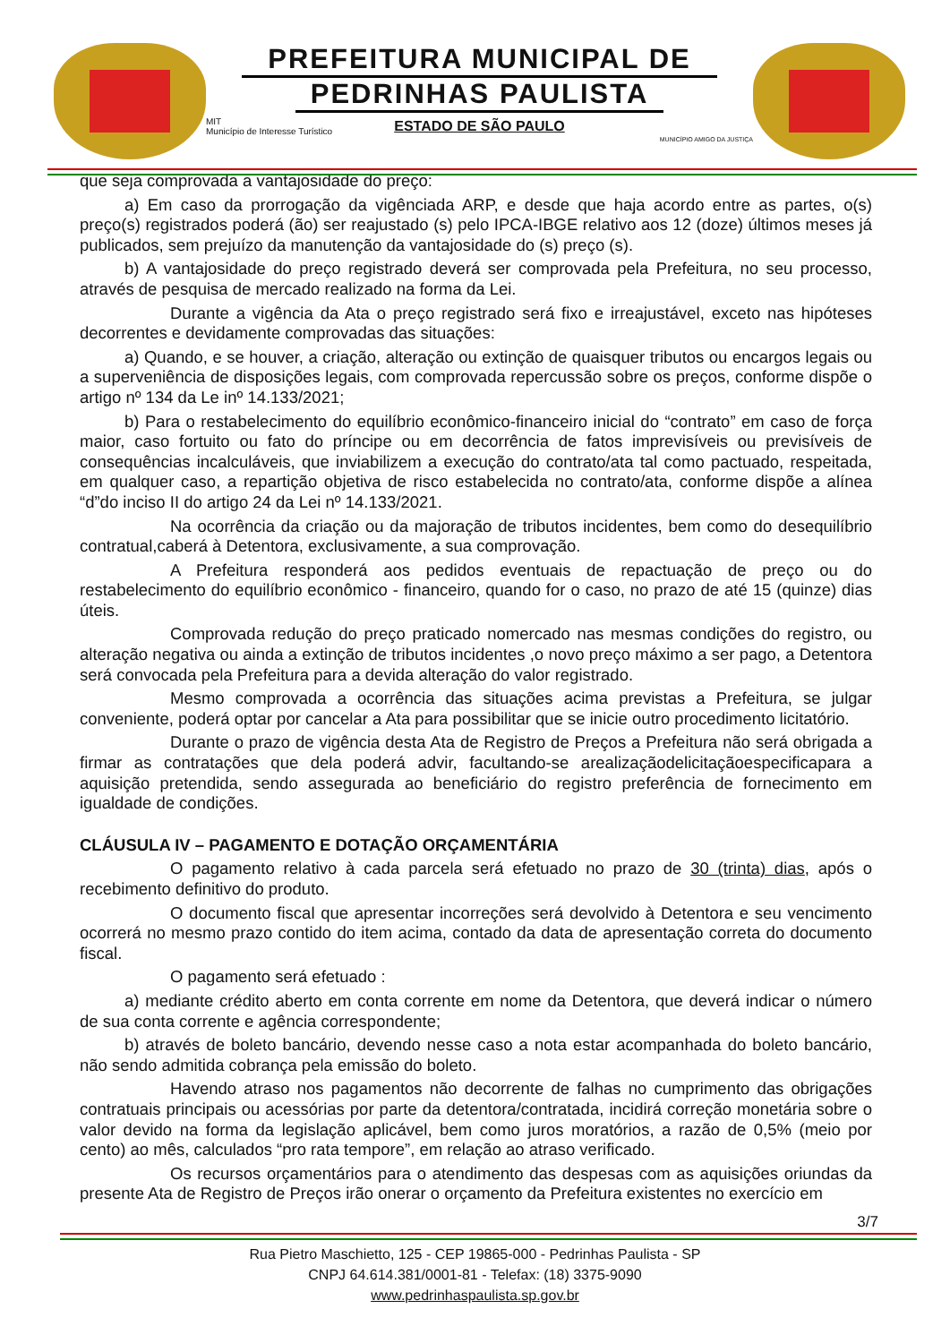PREFEITURA MUNICIPAL DE
PEDRINHAS PAULISTA
ESTADO DE SÃO PAULO
MIT
Município de Interesse Turístico
MUNICÍPIO AMIGO DA JUSTIÇA
que seja comprovada a vantajosidade do preço:
a) Em caso da prorrogação da vigênciada ARP, e desde que haja acordo entre as partes, o(s) preço(s) registrados poderá (ão) ser reajustado (s) pelo IPCA-IBGE relativo aos 12 (doze) últimos meses já publicados, sem prejuízo da manutenção da vantajosidade do (s) preço (s).
b) A vantajosidade do preço registrado deverá ser comprovada pela Prefeitura, no seu processo, através de pesquisa de mercado realizado na forma da Lei.
Durante a vigência da Ata o preço registrado será fixo e irreajustável, exceto nas hipóteses decorrentes e devidamente comprovadas das situações:
a) Quando, e se houver, a criação, alteração ou extinção de quaisquer tributos ou encargos legais ou a superveniência de disposições legais, com comprovada repercussão sobre os preços, conforme dispõe o artigo nº 134 da Le inº 14.133/2021;
b) Para o restabelecimento do equilíbrio econômico-financeiro inicial do “contrato” em caso de força maior, caso fortuito ou fato do príncipe ou em decorrência de fatos imprevisíveis ou previsíveis de consequências incalculáveis, que inviabilizem a execução do contrato/ata tal como pactuado, respeitada, em qualquer caso, a repartição objetiva de risco estabelecida no contrato/ata, conforme dispõe a alínea “d”do inciso II do artigo 24 da Lei nº 14.133/2021.
Na ocorrência da criação ou da majoração de tributos incidentes, bem como do desequilíbrio contratual,caberá à Detentora, exclusivamente, a sua comprovação.
A Prefeitura responderá aos pedidos eventuais de repactuação de preço ou do restabelecimento do equilíbrio econômico - financeiro, quando for o caso, no prazo de até 15 (quinze) dias úteis.
Comprovada redução do preço praticado nomercado nas mesmas condições do registro, ou alteração negativa ou ainda a extinção de tributos incidentes ,o novo preço máximo a ser pago, a Detentora será convocada pela Prefeitura para a devida alteração do valor registrado.
Mesmo comprovada a ocorrência das situações acima previstas a Prefeitura, se julgar conveniente, poderá optar por cancelar a Ata para possibilitar que se inicie outro procedimento licitatório.
Durante o prazo de vigência desta Ata de Registro de Preços a Prefeitura não será obrigada a firmar as contratações que dela poderá advir, facultando-se arealizaçãodelicitaçãoespecificapara a aquisição pretendida, sendo assegurada ao beneficiário do registro preferência de fornecimento em igualdade de condições.
CLÁUSULA IV – PAGAMENTO E DOTAÇÃO ORÇAMENTÁRIA
O pagamento relativo à cada parcela será efetuado no prazo de 30 (trinta) dias, após o recebimento definitivo do produto.
O documento fiscal que apresentar incorreções será devolvido à Detentora e seu vencimento ocorrerá no mesmo prazo contido do item acima, contado da data de apresentação correta do documento fiscal.
O pagamento será efetuado :
a) mediante crédito aberto em conta corrente em nome da Detentora, que deverá indicar o número de sua conta corrente e agência correspondente;
b) através de boleto bancário, devendo nesse caso a nota estar acompanhada do boleto bancário, não sendo admitida cobrança pela emissão do boleto.
Havendo atraso nos pagamentos não decorrente de falhas no cumprimento das obrigações contratuais principais ou acessórias por parte da detentora/contratada, incidirá correção monetária sobre o valor devido na forma da legislação aplicável, bem como juros moratórios, a razão de 0,5% (meio por cento) ao mês, calculados “pro rata tempore”, em relação ao atraso verificado.
Os recursos orçamentários para o atendimento das despesas com as aquisições oriundas da presente Ata de Registro de Preços irão onerar o orçamento da Prefeitura existentes no exercício em
3/7
Rua Pietro Maschietto, 125 - CEP 19865-000 - Pedrinhas Paulista - SP
CNPJ 64.614.381/0001-81 - Telefax: (18) 3375-9090
www.pedrinhaspaulista.sp.gov.br